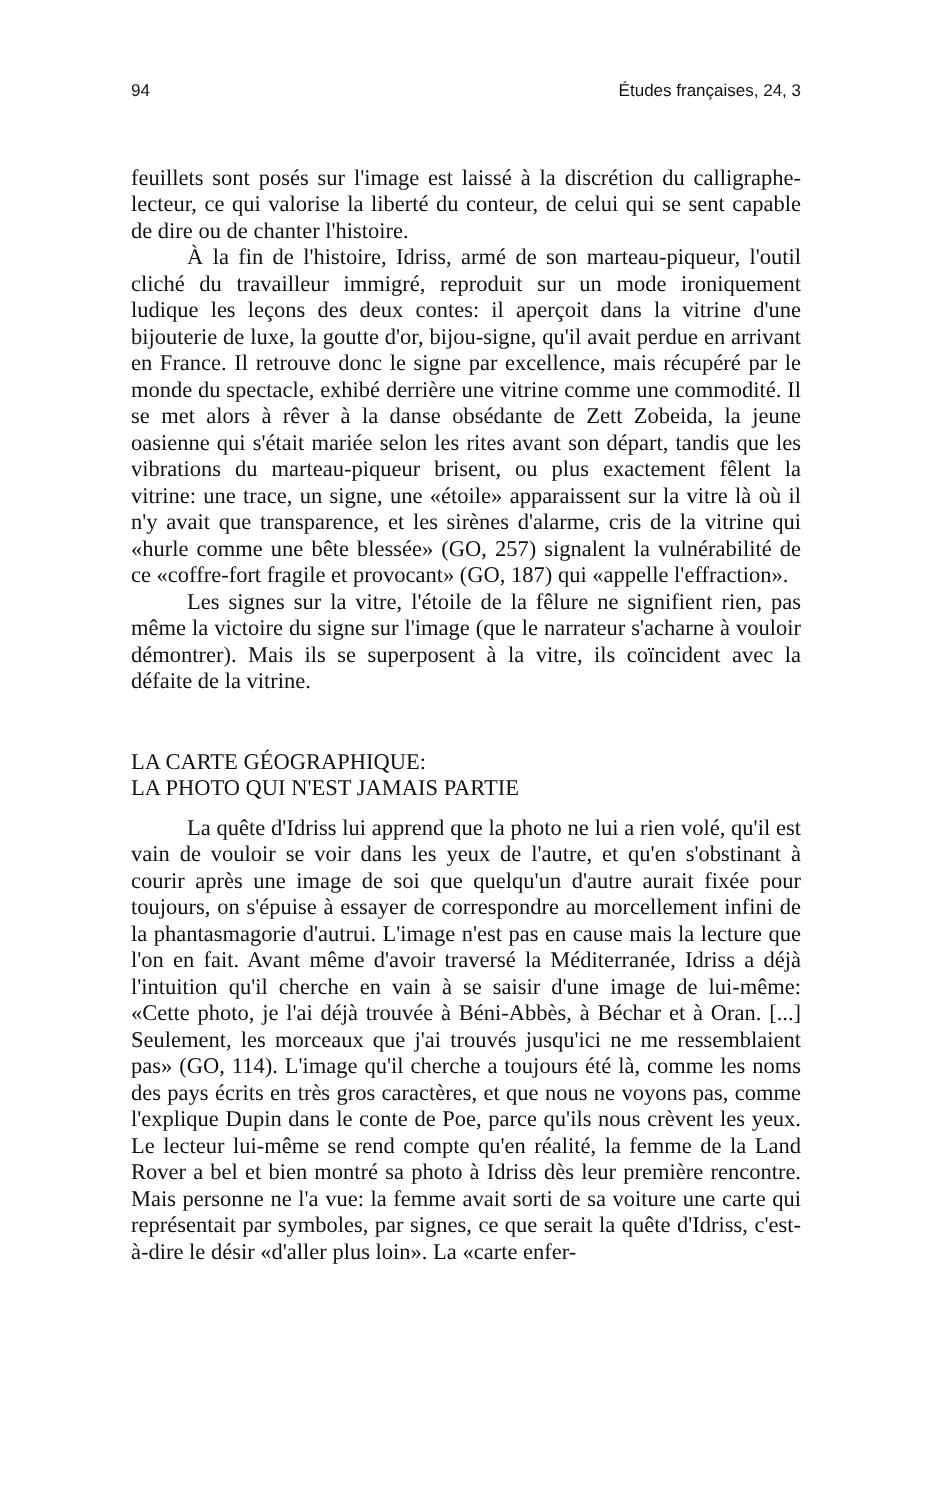94 Études françaises, 24, 3
feuillets sont posés sur l'image est laissé à la discrétion du calligraphe-lecteur, ce qui valorise la liberté du conteur, de celui qui se sent capable de dire ou de chanter l'histoire.
À la fin de l'histoire, Idriss, armé de son marteau-piqueur, l'outil cliché du travailleur immigré, reproduit sur un mode ironiquement ludique les leçons des deux contes: il aperçoit dans la vitrine d'une bijouterie de luxe, la goutte d'or, bijou-signe, qu'il avait perdue en arrivant en France. Il retrouve donc le signe par excellence, mais récupéré par le monde du spectacle, exhibé derrière une vitrine comme une commodité. Il se met alors à rêver à la danse obsédante de Zett Zobeida, la jeune oasienne qui s'était mariée selon les rites avant son départ, tandis que les vibrations du marteau-piqueur brisent, ou plus exactement fêlent la vitrine: une trace, un signe, une «étoile» apparaissent sur la vitre là où il n'y avait que transparence, et les sirènes d'alarme, cris de la vitrine qui «hurle comme une bête blessée» (GO, 257) signalent la vulnérabilité de ce «coffre-fort fragile et provocant» (GO, 187) qui «appelle l'effraction».
Les signes sur la vitre, l'étoile de la fêlure ne signifient rien, pas même la victoire du signe sur l'image (que le narrateur s'acharne à vouloir démontrer). Mais ils se superposent à la vitre, ils coïncident avec la défaite de la vitrine.
LA CARTE GÉOGRAPHIQUE:
LA PHOTO QUI N'EST JAMAIS PARTIE
La quête d'Idriss lui apprend que la photo ne lui a rien volé, qu'il est vain de vouloir se voir dans les yeux de l'autre, et qu'en s'obstinant à courir après une image de soi que quelqu'un d'autre aurait fixée pour toujours, on s'épuise à essayer de correspondre au morcellement infini de la phantasmagorie d'autrui. L'image n'est pas en cause mais la lecture que l'on en fait. Avant même d'avoir traversé la Méditerranée, Idriss a déjà l'intuition qu'il cherche en vain à se saisir d'une image de lui-même: «Cette photo, je l'ai déjà trouvée à Béni-Abbès, à Béchar et à Oran. [...] Seulement, les morceaux que j'ai trouvés jusqu'ici ne me ressemblaient pas» (GO, 114). L'image qu'il cherche a toujours été là, comme les noms des pays écrits en très gros caractères, et que nous ne voyons pas, comme l'explique Dupin dans le conte de Poe, parce qu'ils nous crèvent les yeux. Le lecteur lui-même se rend compte qu'en réalité, la femme de la Land Rover a bel et bien montré sa photo à Idriss dès leur première rencontre. Mais personne ne l'a vue: la femme avait sorti de sa voiture une carte qui représentait par symboles, par signes, ce que serait la quête d'Idriss, c'est-à-dire le désir «d'aller plus loin». La «carte enfer-